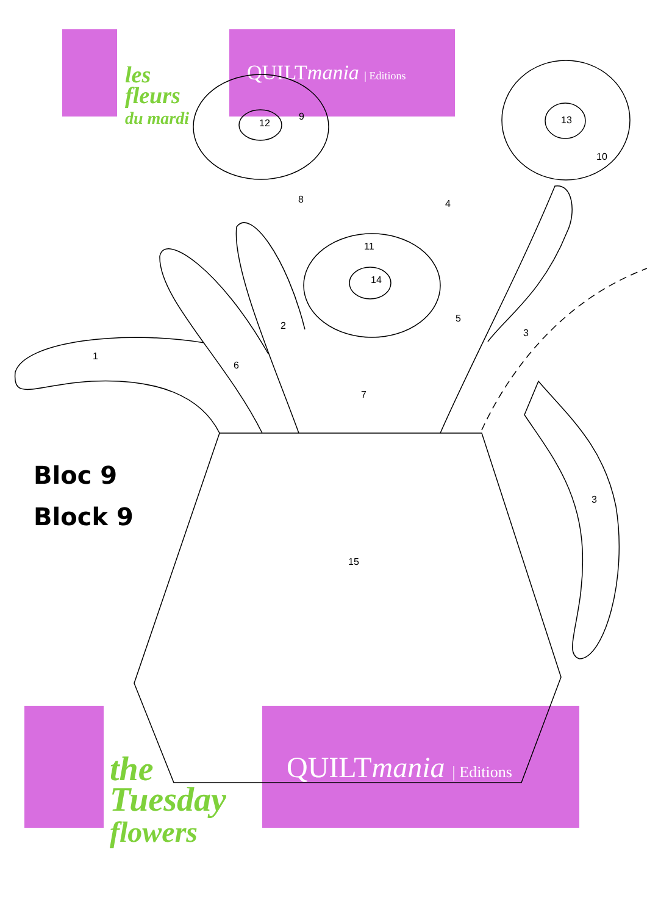QUILTmania | Editions
les
fleurs
du mardi
QUILTmania | Editions
the
Tuesday
flowers
Bloc 9
Block 9
1
2
3
4
5
6
7
8
9
10
11
12 13
14
15
3